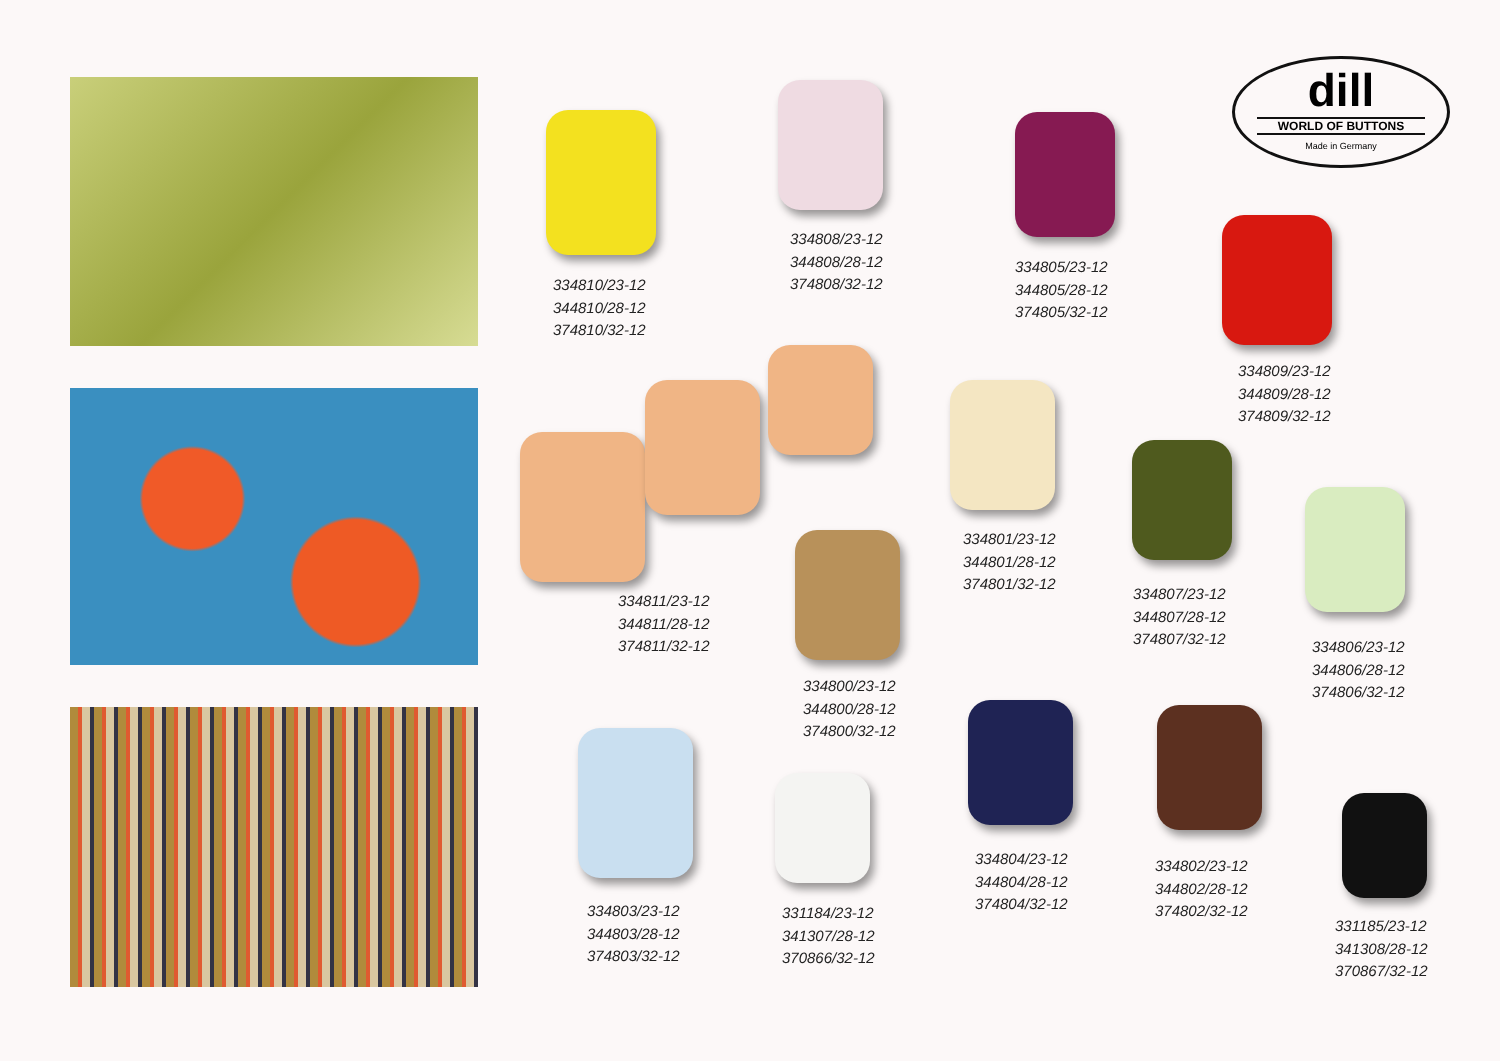dill
WORLD OF BUTTONS
Made in Germany
334810/23-12
344810/28-12
374810/32-12
334808/23-12
344808/28-12
374808/32-12
334805/23-12
344805/28-12
374805/32-12
334809/23-12
344809/28-12
374809/32-12
334811/23-12
344811/28-12
374811/32-12
334801/23-12
344801/28-12
374801/32-12
334807/23-12
344807/28-12
374807/32-12
334806/23-12
344806/28-12
374806/32-12
334800/23-12
344800/28-12
374800/32-12
334803/23-12
344803/28-12
374803/32-12
331184/23-12
341307/28-12
370866/32-12
334804/23-12
344804/28-12
374804/32-12
334802/23-12
344802/28-12
374802/32-12
331185/23-12
341308/28-12
370867/32-12